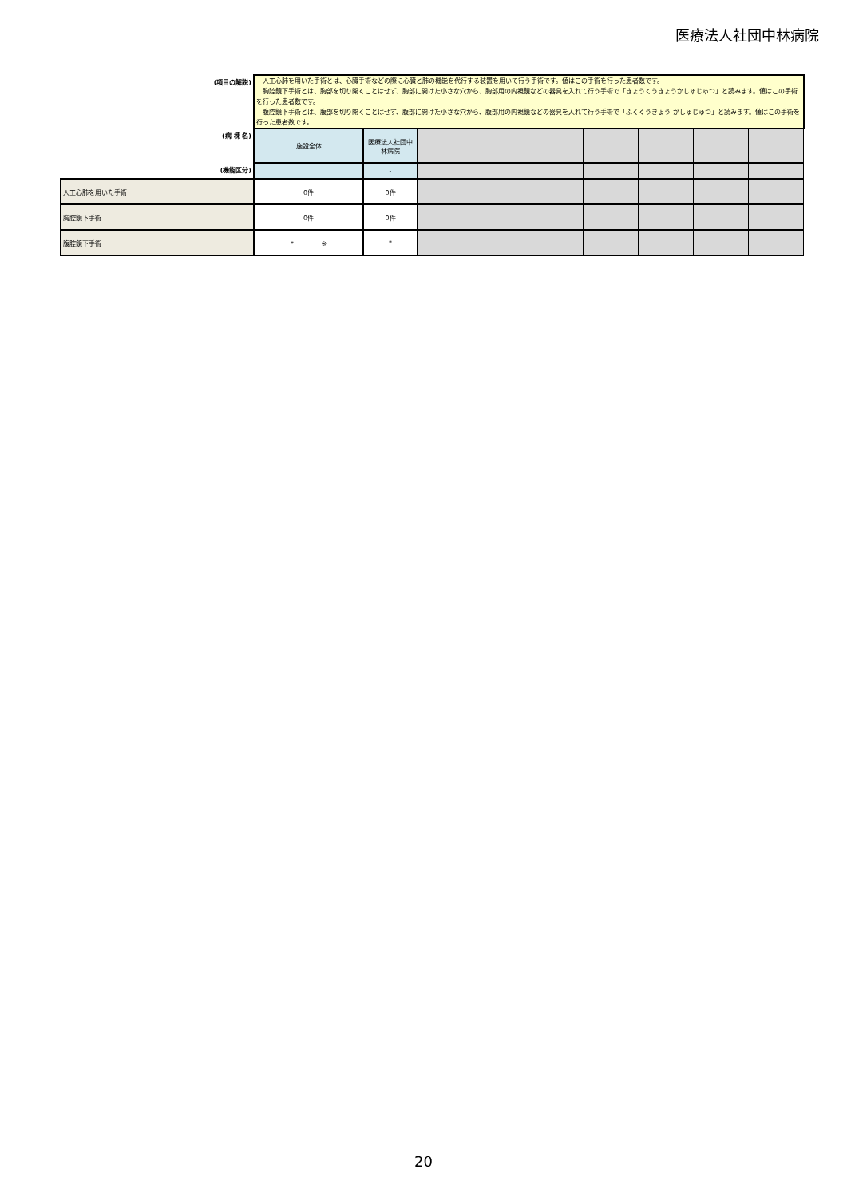医療法人社団中林病院
| (項目の解説) | 人工心肺を用いた手術とは、心臓手術などの際に心臓と肺の機能を代行する装置を用いて行う手術です。値はこの手術を行った患者数です。 胸腔鏡下手術とは、胸部を切り開くことはせず、胸部に開けた小さな穴から、胸部用の内視鏡などの器具を入れて行う手術で「きょうくうきょうかしゅじゅつ」と読みます。値はこの手術を行った患者数です。 腹腔鏡下手術とは、腹部を切り開くことはせず、腹部に開けた小さな穴から、腹部用の内視鏡などの器具を入れて行う手術で「ふくくうきょう かしゅじゅつ」と読みます。値はこの手術を行った患者数です。 | | | | | | | | |
| (病 棟 名) | 施設全体 | 医療法人社団中林病院 | | | | | | | |
| (機能区分) | | - | | | | | | | |
| 人工心肺を用いた手術 | 0件 | 0件 | | | | | | | |
| 胸腔鏡下手術 | 0件 | 0件 | | | | | | | |
| 腹腔鏡下手術 | * ※ | * | | | | | | | |
20